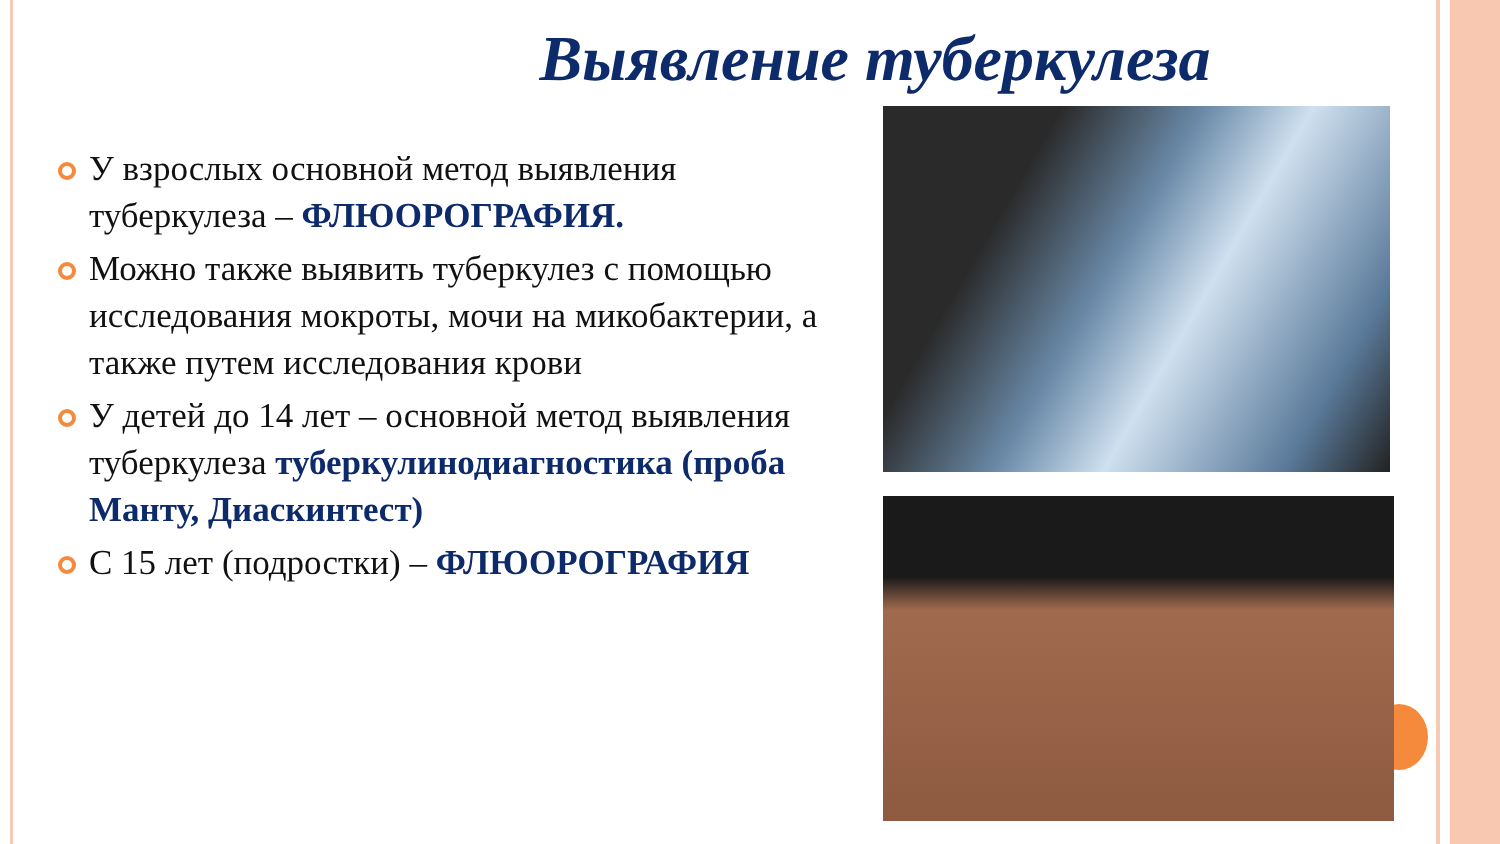Выявление туберкулеза
У взрослых основной метод выявления туберкулеза – ФЛЮОРОГРАФИЯ.
Можно также выявить туберкулез с помощью исследования мокроты, мочи на микобактерии, а также путем исследования крови
У детей до 14 лет – основной метод выявления туберкулеза туберкулинодиагностика (проба Манту, Диаскинтест)
С 15 лет (подростки) – ФЛЮОРОГРАФИЯ